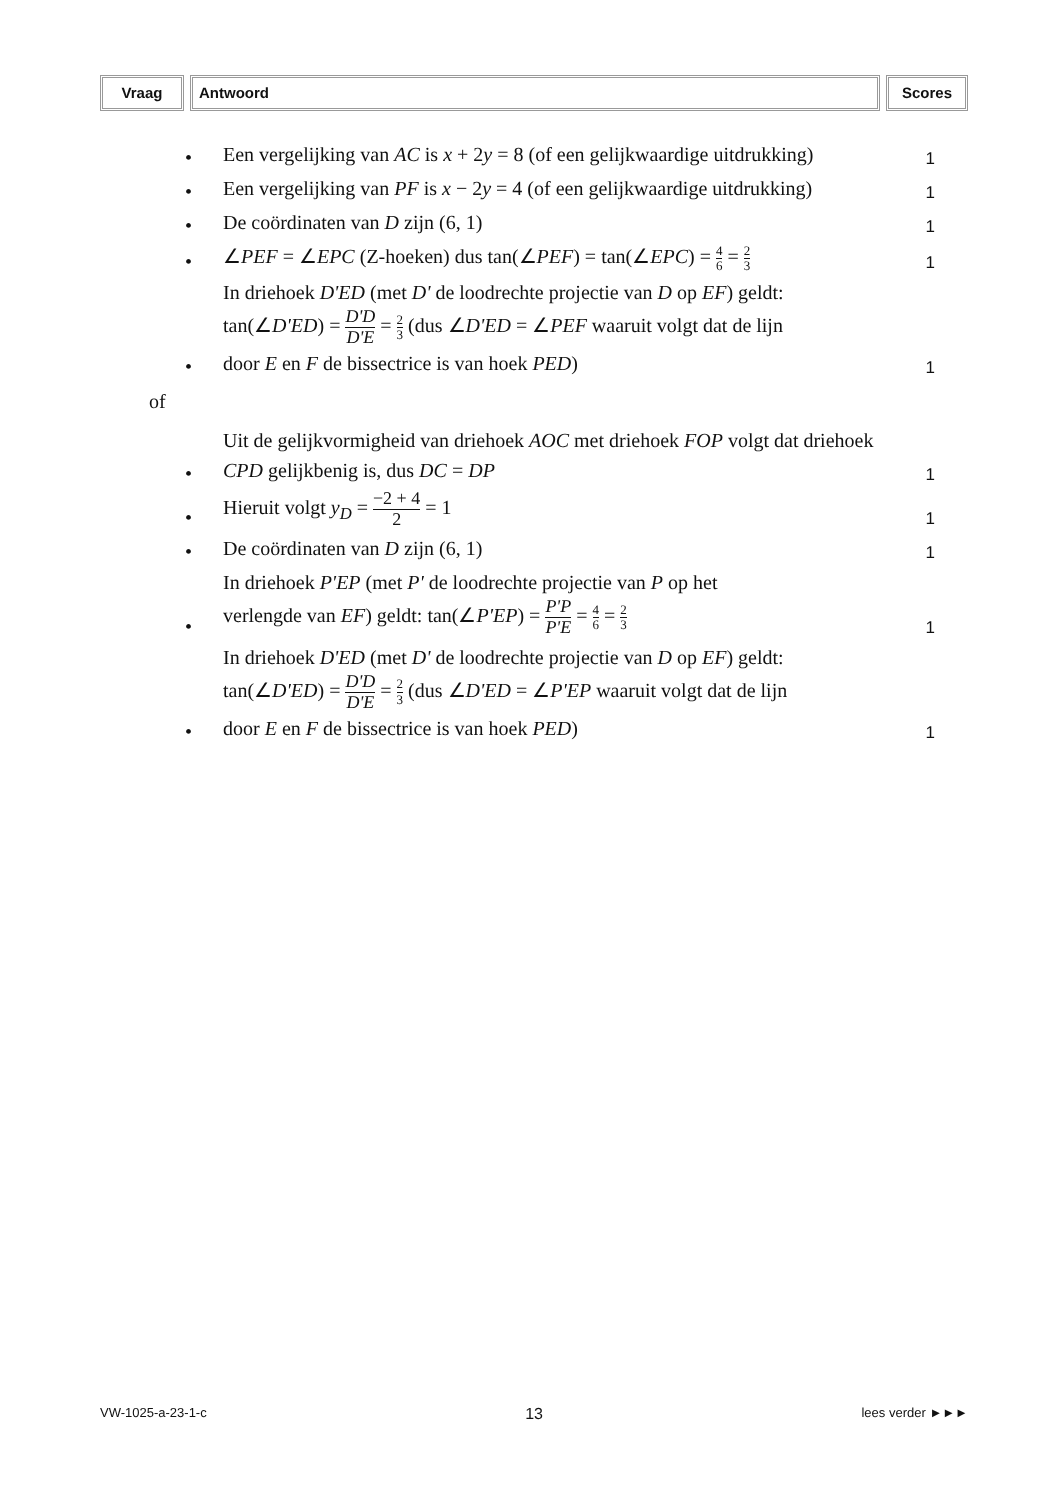Vraag Antwoord Scores
•
Een vergelijking van AC is x + 2y = 8 (of een gelijkwaardige uitdrukking)
1
•
Een vergelijking van PF is x − 2y = 4 (of een gelijkwaardige uitdrukking)
1
•
De coördinaten van D zijn (6, 1)
1
•
∠PEF = ∠EPC (Z-hoeken) dus tan(∠PEF) = tan(∠EPC) = 4 6 = 2 3
1
•
In driehoek D'ED (met D' de loodrechte projectie van D op EF) geldt:
tan(∠D'ED) = D'D D'E = 2 3 (dus ∠D'ED = ∠PEF waaruit volgt dat de lijn
door E en F de bissectrice is van hoek PED)
1
of
•
Uit de gelijkvormigheid van driehoek AOC met driehoek FOP volgt dat driehoek CPD gelijkbenig is, dus DC = DP
1
•
Hieruit volgt y<sub>D</sub> = −2 + 4 2 = 1
1
•
De coördinaten van D zijn (6, 1)
1
•
In driehoek P'EP (met P' de loodrechte projectie van P op het
verlengde van EF) geldt: tan(∠P'EP) = P'P P'E = 4 6 = 2 3
1
•
In driehoek D'ED (met D' de loodrechte projectie van D op EF) geldt:
tan(∠D'ED) = D'D D'E = 2 3 (dus ∠D'ED = ∠P'EP waaruit volgt dat de lijn
door E en F de bissectrice is van hoek PED)
1
VW-1025-a-23-1-c 13 lees verder ►►►